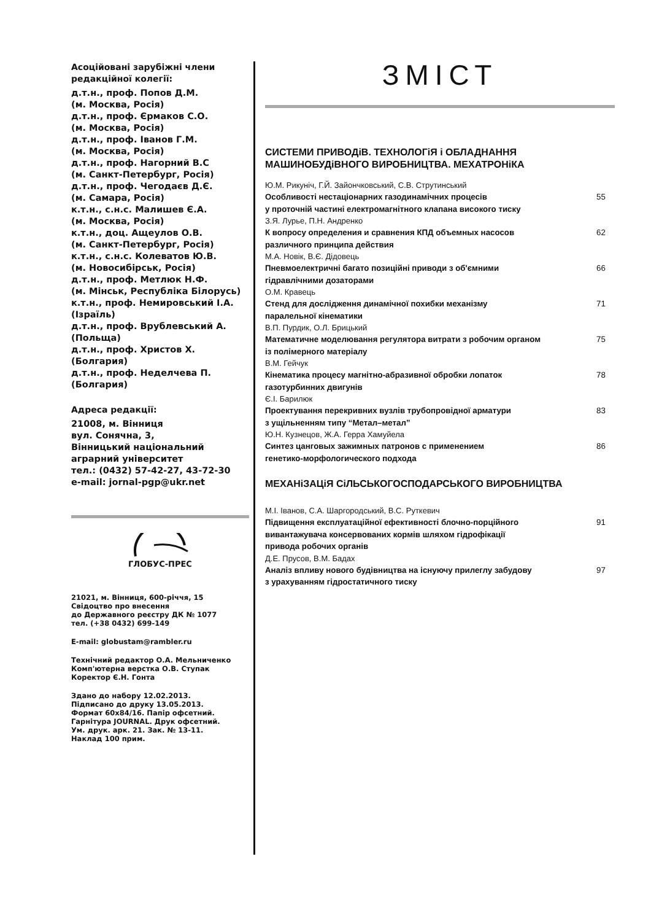Асоційовані зарубіжні члени редакційної колегії:
д.т.н., проф. Попов Д.М.
(м. Москва, Росія)
д.т.н., проф. Єрмаков С.О.
(м. Москва, Росія)
д.т.н., проф. Іванов Г.М.
(м. Москва, Росія)
д.т.н., проф. Нагорний В.С
(м. Санкт-Петербург, Росія)
д.т.н., проф. Чегодаєв Д.Є.
(м. Самара, Росія)
к.т.н., с.н.с. Малишев Є.А.
(м. Москва, Росія)
к.т.н., доц. Ащеулов О.В.
(м. Санкт-Петербург, Росія)
к.т.н., с.н.с. Колеватов Ю.В.
(м. Новосибірськ, Росія)
д.т.н., проф. Метлюк Н.Ф.
(м. Мінськ, Республіка Білорусь)
к.т.н., проф. Немировський І.А. (Ізраїль)
д.т.н., проф. Врублевський А. (Польща)
д.т.н., проф. Христов Х. (Болгария)
д.т.н., проф. Неделчева П. (Болгария)
Адреса редакції:
21008, м. Вінниця
вул. Сонячна, 3,
Вінницький національний аграрний університет
тел.: (0432) 57-42-27, 43-72-30
e-mail: jornal-pgp@ukr.net
ГЛОБУС-ПРЕС
21021, м. Вінниця, 600-річчя, 15
Свідоцтво про внесення
до Державного реєстру ДК № 1077
тел. (+38 0432) 699-149
E-mail: globustam@rambler.ru
Технічний редактор О.А. Мельниченко
Комп'ютерна верстка О.В. Ступак
Коректор Є.Н. Гонта
Здано до набору 12.02.2013.
Підписано до друку 13.05.2013.
Формат 60х84/16. Папір офсетний.
Гарнітура JOURNAL. Друк офсетний.
Ум. друк. арк. 21. Зак. № 13-11.
Наклад 100 прим.
ЗМІСТ
СИСТЕМИ ПРИВОДіВ. ТЕХНОЛОГіЯ і ОБЛАДНАННЯ МАШИНОБУДіВНОГО ВИРОБНИЦТВА. МЕХАТРОНіКА
Ю.М. Рикуніч, Г.Й. Зайончковський, С.В. Струтинський
Особливості нестаціонарних газодинамічних процесів
у проточній частині електромагнітного клапана високого тиску 55
З.Я. Лурье, П.Н. Андренко
К вопросу определения и сравнения КПД объемных насосов
различного принципа действия 62
М.А. Новік, В.Є. Дідовець
Пневмоелектричні багато позиційні приводи з об'ємними
гідравлічними дозаторами 66
О.М. Кравець
Стенд для дослідження динамічної похибки механізму
паралельної кінематики 71
В.П. Пурдик, О.Л. Брицький
Математичне моделювання регулятора витрати з робочим органом
із полімерного матеріалу 75
В.М. Гейчук
Кінематика процесу магнітно-абразивної обробки лопаток
газотурбинних двигунів 78
Є.І. Барилюк
Проектування перекривних вузлів трубопровідної арматури
з ущільненням типу “Метал–метал” 83
Ю.Н. Кузнецов, Ж.А. Герра Хамуйела
Синтез цанговых зажимных патронов с применением
генетико-морфологического подхода 86
МЕХАНіЗАЦіЯ СіЛЬСЬКОГОСПОДАРСЬКОГО ВИРОБНИЦТВА
М.І. Іванов, С.А. Шаргородський, В.С. Руткевич
Підвищення експлуатаційної ефективності блочно-порційного
вивантажувача консервованих кормів шляхом гідрофікації
привода робочих органів 91
Д.Е. Прусов, В.М. Бадах
Аналіз впливу нового будівництва на існуючу прилеглу забудову
з урахуванням гідростатичного тиску 97